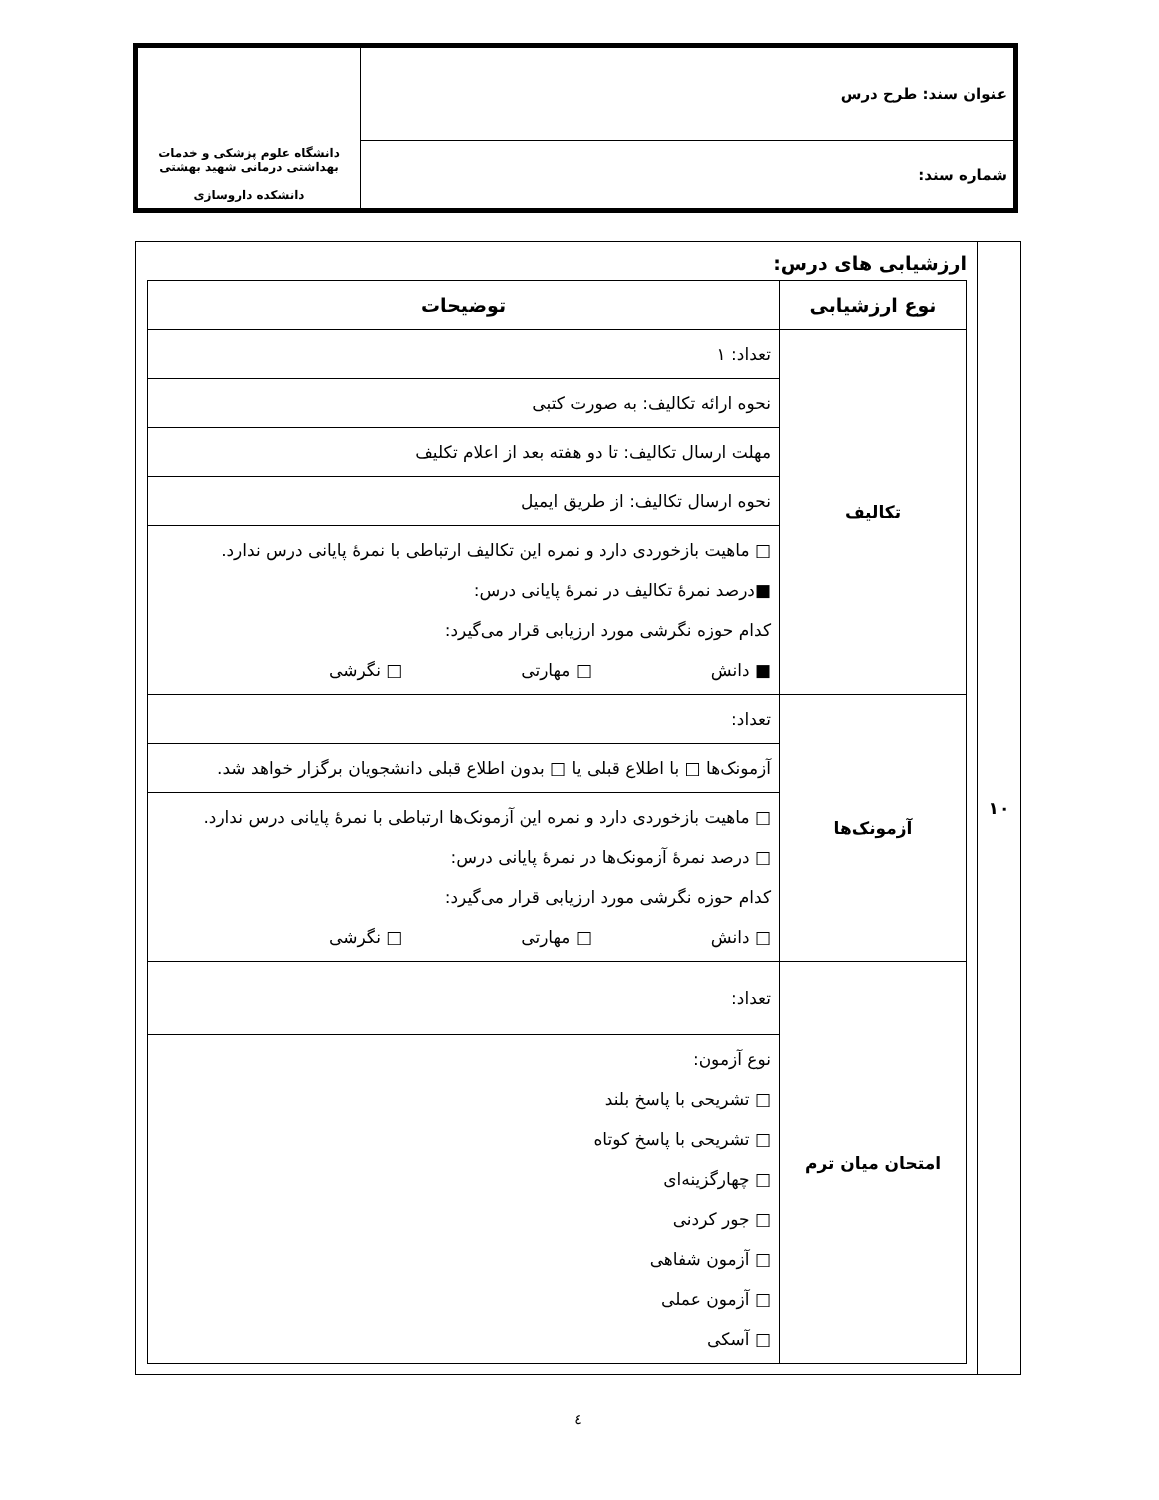| عنوان سند: طرح درس | دانشگاه علوم پزشکی و خدمات بهداشتی درمانی شهید بهشتی دانشکده داروسازی |
| شماره سند: | |
| ۱۰ | ارزشیابی های درس: / نوع ارزشیابی / توضیحات / / --- / --- / / تکالیف / تعداد: ۱ / / / نحوه ارائه تکالیف: به صورت کتبی / / / مهلت ارسال تکالیف: تا دو هفته بعد از اعلام تکلیف / / / نحوه ارسال تکالیف: از طریق ایمیل / / / □ ماهیت بازخوردی دارد و نمره این تکالیف ارتباطی با نمرهٔ پایانی درس ندارد. ■درصد نمرهٔ تکالیف در نمرهٔ پایانی درس: کدام حوزه نگرشی مورد ارزیابی قرار می‌گیرد: ■ دانش □ مهارتی □ نگرشی / / آزمونک‌ها / تعداد: / / / آزمونک‌ها □ با اطلاع قبلی یا □ بدون اطلاع قبلی دانشجویان برگزار خواهد شد. / / / □ ماهیت بازخوردی دارد و نمره این آزمونک‌ها ارتباطی با نمرهٔ پایانی درس ندارد. □ درصد نمرهٔ آزمونک‌ها در نمرهٔ پایانی درس: کدام حوزه نگرشی مورد ارزیابی قرار می‌گیرد: □ دانش □ مهارتی □ نگرشی / / امتحان میان ترم / تعداد: / / / نوع آزمون: □ تشریحی با پاسخ بلند □ تشریحی با پاسخ کوتاه □ چهارگزینه‌ای □ جور کردنی □ آزمون شفاهی □ آزمون عملی □ آسکی / |
٤